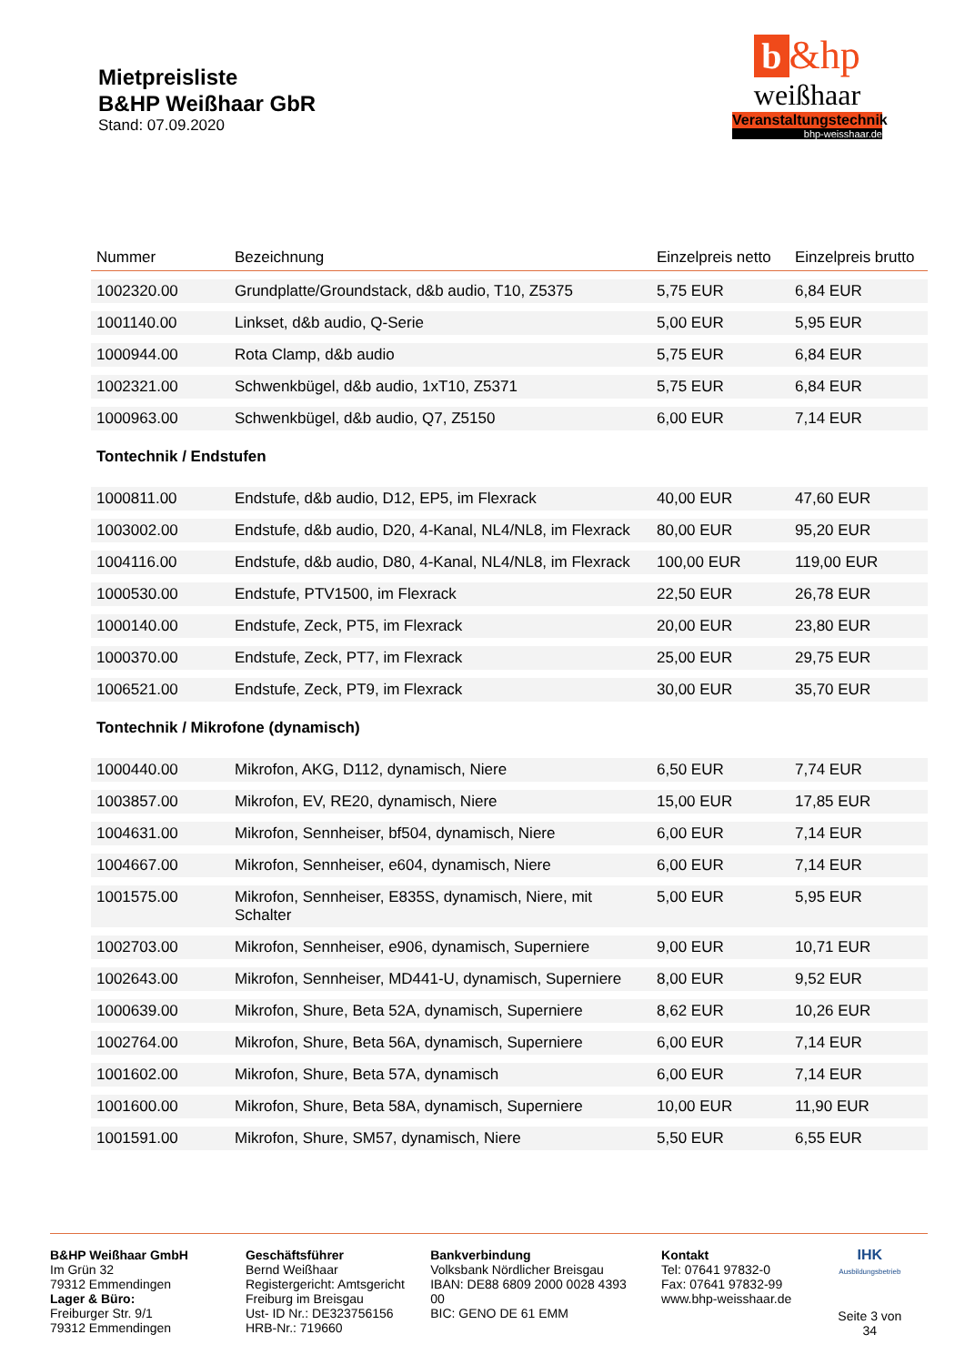Mietpreisliste
B&HP Weißhaar GbR
Stand: 07.09.2020
b &hp
weißhaar
Veranstaltungstechnik
bhp-weisshaar.de
| Nummer | Bezeichnung | Einzelpreis netto | Einzelpreis brutto |
| --- | --- | --- | --- |
| 1002320.00 | Grundplatte/Groundstack, d&b audio, T10, Z5375 | 5,75 EUR | 6,84 EUR |
| 1001140.00 | Linkset, d&b audio, Q-Serie | 5,00 EUR | 5,95 EUR |
| 1000944.00 | Rota Clamp, d&b audio | 5,75 EUR | 6,84 EUR |
| 1002321.00 | Schwenkbügel, d&b audio, 1xT10, Z5371 | 5,75 EUR | 6,84 EUR |
| 1000963.00 | Schwenkbügel, d&b audio, Q7, Z5150 | 6,00 EUR | 7,14 EUR |
| Tontechnik / Endstufen | | | |
| 1000811.00 | Endstufe, d&b audio, D12, EP5, im Flexrack | 40,00 EUR | 47,60 EUR |
| 1003002.00 | Endstufe, d&b audio, D20, 4-Kanal, NL4/NL8, im Flexrack | 80,00 EUR | 95,20 EUR |
| 1004116.00 | Endstufe, d&b audio, D80, 4-Kanal, NL4/NL8, im Flexrack | 100,00 EUR | 119,00 EUR |
| 1000530.00 | Endstufe, PTV1500, im Flexrack | 22,50 EUR | 26,78 EUR |
| 1000140.00 | Endstufe, Zeck, PT5, im Flexrack | 20,00 EUR | 23,80 EUR |
| 1000370.00 | Endstufe, Zeck, PT7, im Flexrack | 25,00 EUR | 29,75 EUR |
| 1006521.00 | Endstufe, Zeck, PT9, im Flexrack | 30,00 EUR | 35,70 EUR |
| Tontechnik / Mikrofone (dynamisch) | | | |
| 1000440.00 | Mikrofon, AKG, D112, dynamisch, Niere | 6,50 EUR | 7,74 EUR |
| 1003857.00 | Mikrofon, EV, RE20, dynamisch, Niere | 15,00 EUR | 17,85 EUR |
| 1004631.00 | Mikrofon, Sennheiser, bf504, dynamisch, Niere | 6,00 EUR | 7,14 EUR |
| 1004667.00 | Mikrofon, Sennheiser, e604, dynamisch, Niere | 6,00 EUR | 7,14 EUR |
| 1001575.00 | Mikrofon, Sennheiser, E835S, dynamisch, Niere, mit Schalter | 5,00 EUR | 5,95 EUR |
| 1002703.00 | Mikrofon, Sennheiser, e906, dynamisch, Superniere | 9,00 EUR | 10,71 EUR |
| 1002643.00 | Mikrofon, Sennheiser, MD441-U, dynamisch, Superniere | 8,00 EUR | 9,52 EUR |
| 1000639.00 | Mikrofon, Shure, Beta 52A, dynamisch, Superniere | 8,62 EUR | 10,26 EUR |
| 1002764.00 | Mikrofon, Shure, Beta 56A, dynamisch, Superniere | 6,00 EUR | 7,14 EUR |
| 1001602.00 | Mikrofon, Shure, Beta 57A, dynamisch | 6,00 EUR | 7,14 EUR |
| 1001600.00 | Mikrofon, Shure, Beta 58A, dynamisch, Superniere | 10,00 EUR | 11,90 EUR |
| 1001591.00 | Mikrofon, Shure, SM57, dynamisch, Niere | 5,50 EUR | 6,55 EUR |
B&HP Weißhaar GmbH
Im Grün 32
79312 Emmendingen
Lager & Büro:
Freiburger Str. 9/1
79312 Emmendingen
Geschäftsführer
Bernd Weißhaar
Registergericht: Amtsgericht Freiburg im Breisgau
Ust- ID Nr.: DE323756156
HRB-Nr.: 719660
Bankverbindung
Volksbank Nördlicher Breisgau
IBAN: DE88 6809 2000 0028 4393 00
BIC: GENO DE 61 EMM
Kontakt
Tel: 07641 97832-0
Fax: 07641 97832-99
www.bhp-weisshaar.de
IHK
Ausbildungsbetrieb
Seite 3 von 34